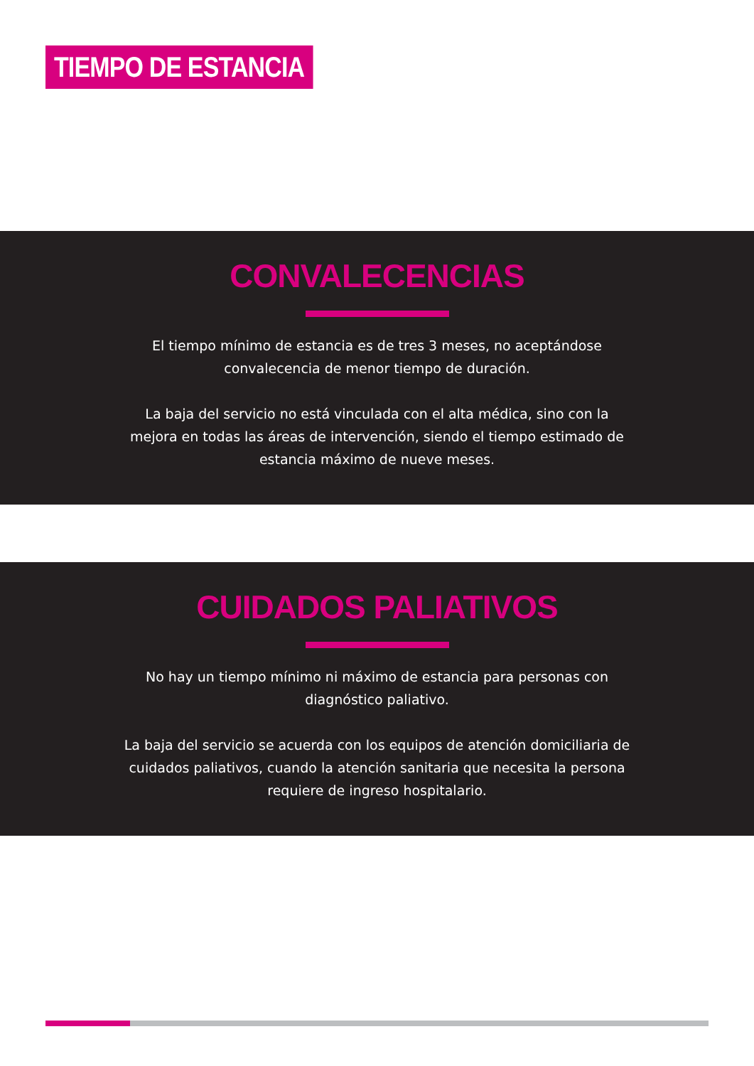TIEMPO DE ESTANCIA
CONVALECENCIAS
El tiempo mínimo de estancia es de tres 3 meses, no aceptándose convalecencia de menor tiempo de duración.
La baja del servicio no está vinculada con el alta médica, sino con la mejora en todas las áreas de intervención, siendo el tiempo estimado de estancia máximo de nueve meses.
CUIDADOS PALIATIVOS
No hay un tiempo mínimo ni máximo de estancia para personas con diagnóstico paliativo.
La baja del servicio se acuerda con los equipos de atención domiciliaria de cuidados paliativos, cuando la atención sanitaria que necesita la persona requiere de ingreso hospitalario.